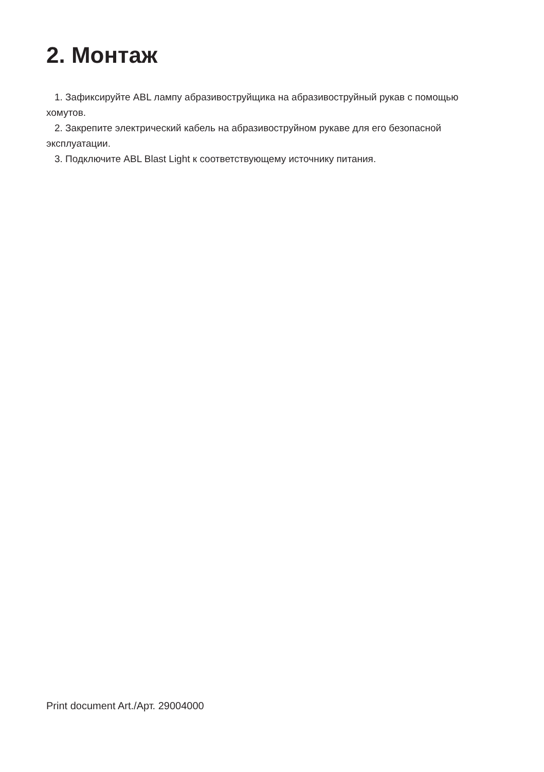2. Монтаж
1. Зафиксируйте ABL лампу абразивоструйщика на абразивоструйный рукав с помощью хомутов.
2. Закрепите электрический кабель на абразивоструйном рукаве для его безопасной эксплуатации.
3. Подключите ABL Blast Light к соответствующему источнику питания.
Print document Art./Арт. 29004000